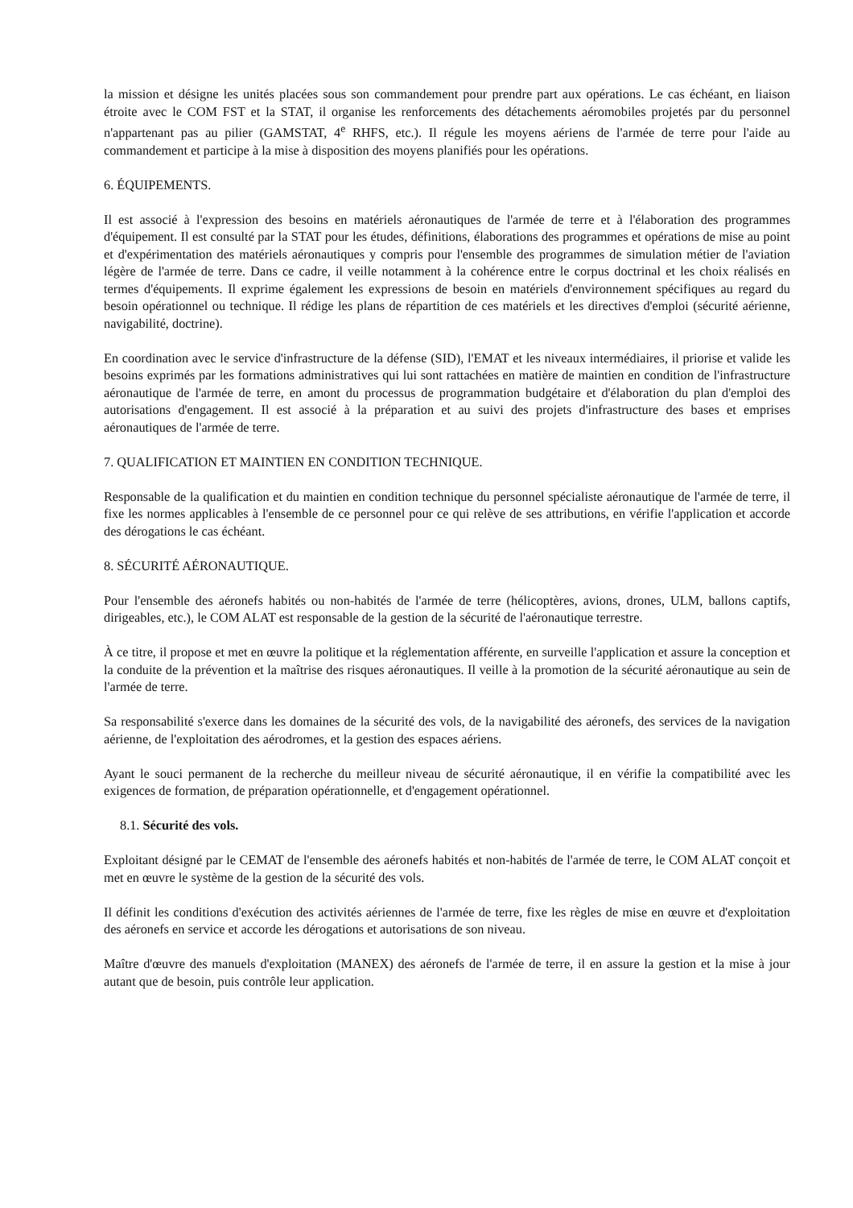la mission et désigne les unités placées sous son commandement pour prendre part aux opérations. Le cas échéant, en liaison étroite avec le COM FST et la STAT, il organise les renforcements des détachements aéromobiles projetés par du personnel n'appartenant pas au pilier (GAMSTAT, 4<sup>e</sup> RHFS, etc.). Il régule les moyens aériens de l'armée de terre pour l'aide au commandement et participe à la mise à disposition des moyens planifiés pour les opérations.
6. ÉQUIPEMENTS.
Il est associé à l'expression des besoins en matériels aéronautiques de l'armée de terre et à l'élaboration des programmes d'équipement. Il est consulté par la STAT pour les études, définitions, élaborations des programmes et opérations de mise au point et d'expérimentation des matériels aéronautiques y compris pour l'ensemble des programmes de simulation métier de l'aviation légère de l'armée de terre. Dans ce cadre, il veille notamment à la cohérence entre le corpus doctrinal et les choix réalisés en termes d'équipements. Il exprime également les expressions de besoin en matériels d'environnement spécifiques au regard du besoin opérationnel ou technique. Il rédige les plans de répartition de ces matériels et les directives d'emploi (sécurité aérienne, navigabilité, doctrine).
En coordination avec le service d'infrastructure de la défense (SID), l'EMAT et les niveaux intermédiaires, il priorise et valide les besoins exprimés par les formations administratives qui lui sont rattachées en matière de maintien en condition de l'infrastructure aéronautique de l'armée de terre, en amont du processus de programmation budgétaire et d'élaboration du plan d'emploi des autorisations d'engagement. Il est associé à la préparation et au suivi des projets d'infrastructure des bases et emprises aéronautiques de l'armée de terre.
7. QUALIFICATION ET MAINTIEN EN CONDITION TECHNIQUE.
Responsable de la qualification et du maintien en condition technique du personnel spécialiste aéronautique de l'armée de terre, il fixe les normes applicables à l'ensemble de ce personnel pour ce qui relève de ses attributions, en vérifie l'application et accorde des dérogations le cas échéant.
8. SÉCURITÉ AÉRONAUTIQUE.
Pour l'ensemble des aéronefs habités ou non-habités de l'armée de terre (hélicoptères, avions, drones, ULM, ballons captifs, dirigeables, etc.), le COM ALAT est responsable de la gestion de la sécurité de l'aéronautique terrestre.
À ce titre, il propose et met en œuvre la politique et la réglementation afférente, en surveille l'application et assure la conception et la conduite de la prévention et la maîtrise des risques aéronautiques. Il veille à la promotion de la sécurité aéronautique au sein de l'armée de terre.
Sa responsabilité s'exerce dans les domaines de la sécurité des vols, de la navigabilité des aéronefs, des services de la navigation aérienne, de l'exploitation des aérodromes, et la gestion des espaces aériens.
Ayant le souci permanent de la recherche du meilleur niveau de sécurité aéronautique, il en vérifie la compatibilité avec les exigences de formation, de préparation opérationnelle, et d'engagement opérationnel.
8.1. Sécurité des vols.
Exploitant désigné par le CEMAT de l'ensemble des aéronefs habités et non-habités de l'armée de terre, le COM ALAT conçoit et met en œuvre le système de la gestion de la sécurité des vols.
Il définit les conditions d'exécution des activités aériennes de l'armée de terre, fixe les règles de mise en œuvre et d'exploitation des aéronefs en service et accorde les dérogations et autorisations de son niveau.
Maître d'œuvre des manuels d'exploitation (MANEX) des aéronefs de l'armée de terre, il en assure la gestion et la mise à jour autant que de besoin, puis contrôle leur application.